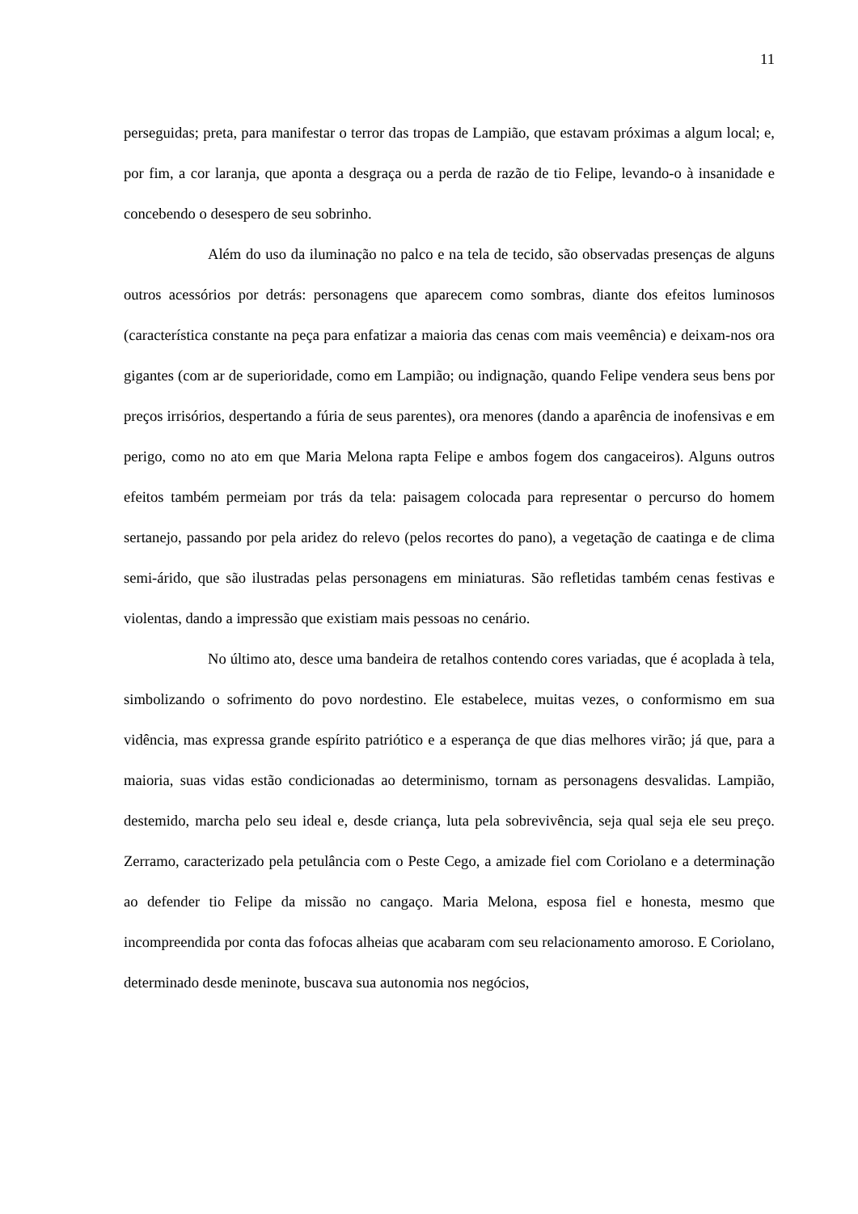11
perseguidas; preta, para manifestar o terror das tropas de Lampião, que estavam próximas a algum local; e, por fim, a cor laranja, que aponta a desgraça ou a perda de razão de tio Felipe, levando-o à insanidade e concebendo o desespero de seu sobrinho.
Além do uso da iluminação no palco e na tela de tecido, são observadas presenças de alguns outros acessórios por detrás: personagens que aparecem como sombras, diante dos efeitos luminosos (característica constante na peça para enfatizar a maioria das cenas com mais veemência) e deixam-nos ora gigantes (com ar de superioridade, como em Lampião; ou indignação, quando Felipe vendera seus bens por preços irrisórios, despertando a fúria de seus parentes), ora menores (dando a aparência de inofensivas e em perigo, como no ato em que Maria Melona rapta Felipe e ambos fogem dos cangaceiros). Alguns outros efeitos também permeiam por trás da tela: paisagem colocada para representar o percurso do homem sertanejo, passando por pela aridez do relevo (pelos recortes do pano), a vegetação de caatinga e de clima semi-árido, que são ilustradas pelas personagens em miniaturas. São refletidas também cenas festivas e violentas, dando a impressão que existiam mais pessoas no cenário.
No último ato, desce uma bandeira de retalhos contendo cores variadas, que é acoplada à tela, simbolizando o sofrimento do povo nordestino. Ele estabelece, muitas vezes, o conformismo em sua vidência, mas expressa grande espírito patriótico e a esperança de que dias melhores virão; já que, para a maioria, suas vidas estão condicionadas ao determinismo, tornam as personagens desvalidas. Lampião, destemido, marcha pelo seu ideal e, desde criança, luta pela sobrevivência, seja qual seja ele seu preço. Zerramo, caracterizado pela petulância com o Peste Cego, a amizade fiel com Coriolano e a determinação ao defender tio Felipe da missão no cangaço. Maria Melona, esposa fiel e honesta, mesmo que incompreendida por conta das fofocas alheias que acabaram com seu relacionamento amoroso. E Coriolano, determinado desde meninote, buscava sua autonomia nos negócios,